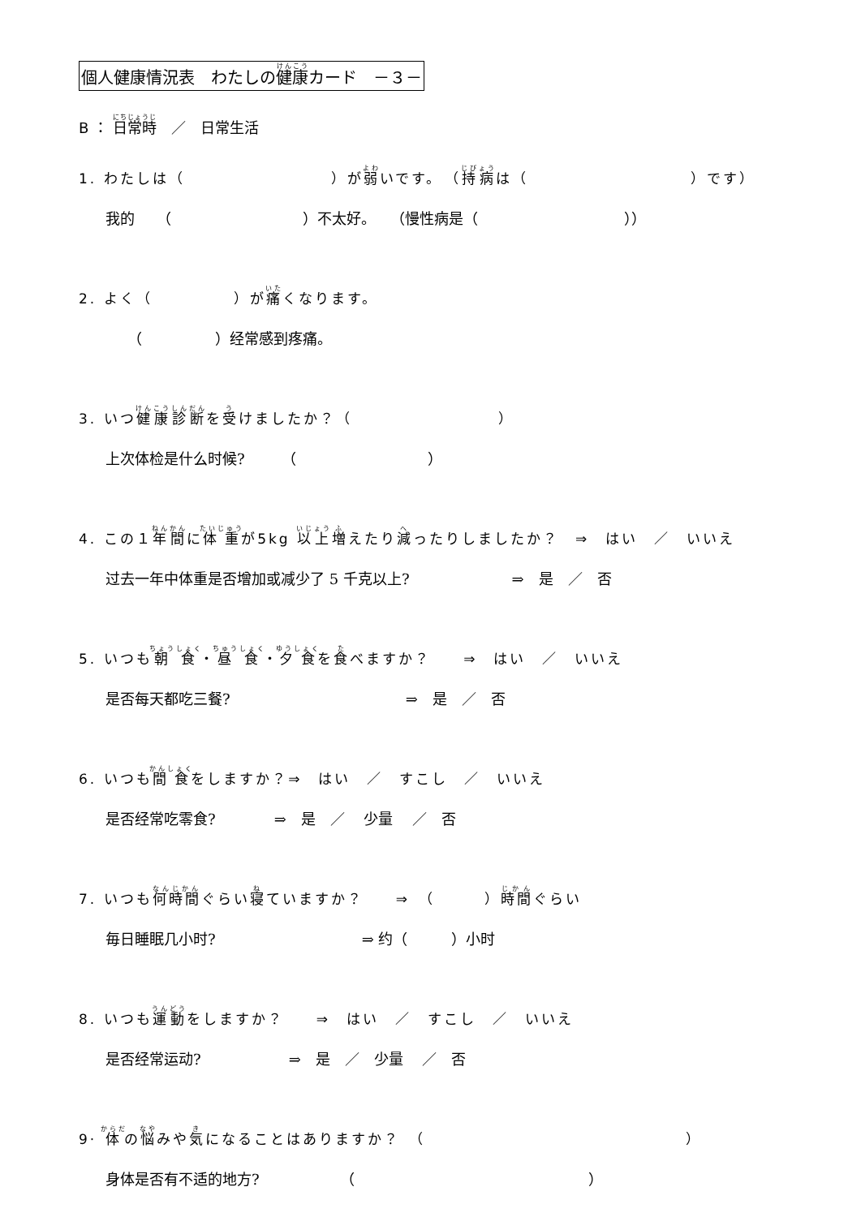個人健康情況表　わたしの健康カード　－３－
B ： 日常時　／　日常生活
1. わたしは（　　　　　　　　　）が弱いです。　（持病は（　　　　　　　　　　）です）
我的　　（　　　　　　　　　）不太好。　　（慢性病是（　　　　　　　　　　））
2. よく（　　　　　）が痛くなります。
　　（　　　　　）经常感到疼痛。
3. いつ健康診断を受けましたか？（　　　　　　　　　）
上次体检是什么时候?　　　（　　　　　　　　　）
4. この１年間に体重が5kg 以上増えたり減ったりしましたか？　⇒　はい　／　いいえ
过去一年中体重是否增加或减少了 5 千克以上?　　　　　　　⇒　是　／　否
5. いつも朝食・昼食・夕食を食べますか？　　⇒　はい　／　いいえ
是否每天都吃三餐?　　　　　　　　　　　　⇒　是　／　否
6. いつも間食をしますか？⇒　はい　／　すこし　／　いいえ
是否经常吃零食?　　　　⇒　是　／　 少量　 ／　否
7. いつも何時間ぐらい寝ていますか？　　⇒　（　　　）時間ぐらい
毎日睡眠几小时?　　　　　　　　　　⇒ 约（　　　）小时
8. いつも運動をしますか？　　⇒　はい　／　すこし　／　いいえ
是否经常运动?　　　　　　⇒　是　／　少量　 ／　否
9· 体の悩みや気になることはありますか？　（　　　　　　　　　　　　　　　　）
身体是否有不适的地方?　　　　　　（　　　　　　　　　　　　　　　　）